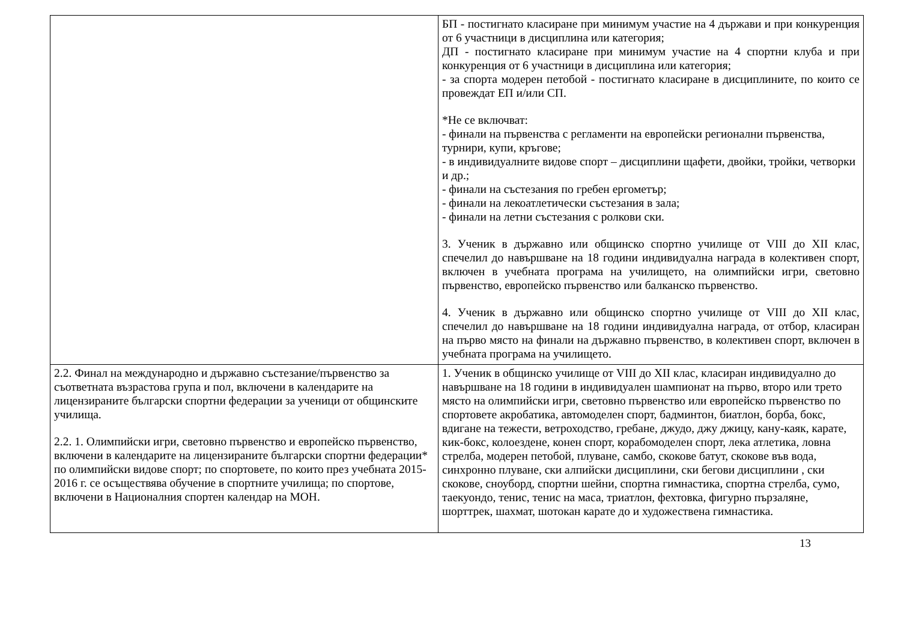| | БП - постигнато класиране при минимум участие на 4 държави и при конкуренция от 6 участници в дисциплина или категория; ДП - постигнато класиране при минимум участие на 4 спортни клуба и при конкуренция от 6 участници в дисциплина или категория; - за спорта модерен петобой - постигнато класиране в дисциплините, по които се провеждат ЕП и/или СП. *Не се включват: - финали на първенства с регламенти на европейски регионални първенства, турнири, купи, кръгове; - в индивидуалните видове спорт – дисциплини щафети, двойки, тройки, четворки и др.; - финали на състезания по гребен ергометър; - финали на лекоатлетически състезания в зала; - финали на летни състезания с ролкови ски. 3. Ученик в държавно или общинско спортно училище от VIII до XII клас, спечелил до навършване на 18 години индивидуална награда в колективен спорт, включен в учебната програма на училището, на олимпийски игри, световно първенство, европейско първенство или балканско първенство. 4. Ученик в държавно или общинско спортно училище от VIII до XII клас, спечелил до навършване на 18 години индивидуална награда, от отбор, класиран на първо място на финали на държавно първенство, в колективен спорт, включен в учебната програма на училището. |
| 2.2. Финал на международно и държавно състезание/първенство за съответната възрастова група и пол, включени в календарите на лицензираните български спортни федерации за ученици от общинските училища. 2.2. 1. Олимпийски игри, световно първенство и европейско първенство, включени в календарите на лицензираните български спортни федерации* по олимпийски видове спорт; по спортовете, по които през учебната 2015-2016 г. се осъществява обучение в спортните училища; по спортове, включени в Националния спортен календар на МОН. | 1. Ученик в общинско училище от VIII до XII клас, класиран индивидуално до навършване на 18 години в индивидуален шампионат на първо, второ или трето място на олимпийски игри, световно първенство или европейско първенство по спортовете акробатика, автомоделен спорт, бадминтон, биатлон, борба, бокс, вдигане на тежести, ветроходство, гребане, джудо, джу джицу, кану-каяк, карате, кик-бокс, колоездене, конен спорт, корабомоделен спорт, лека атлетика, ловна стрелба, модерен петобой, плуване, самбо, скокове батут, скокове във вода, синхронно плуване, ски алпийски дисциплини, ски бегови дисциплини , ски скокове, сноуборд, спортни шейни, спортна гимнастика, спортна стрелба, сумо, таекуондо, тенис, тенис на маса, триатлон, фехтовка, фигурно пързаляне, шорттрек, шахмат, шотокан карате до и художествена гимнастика. |
13